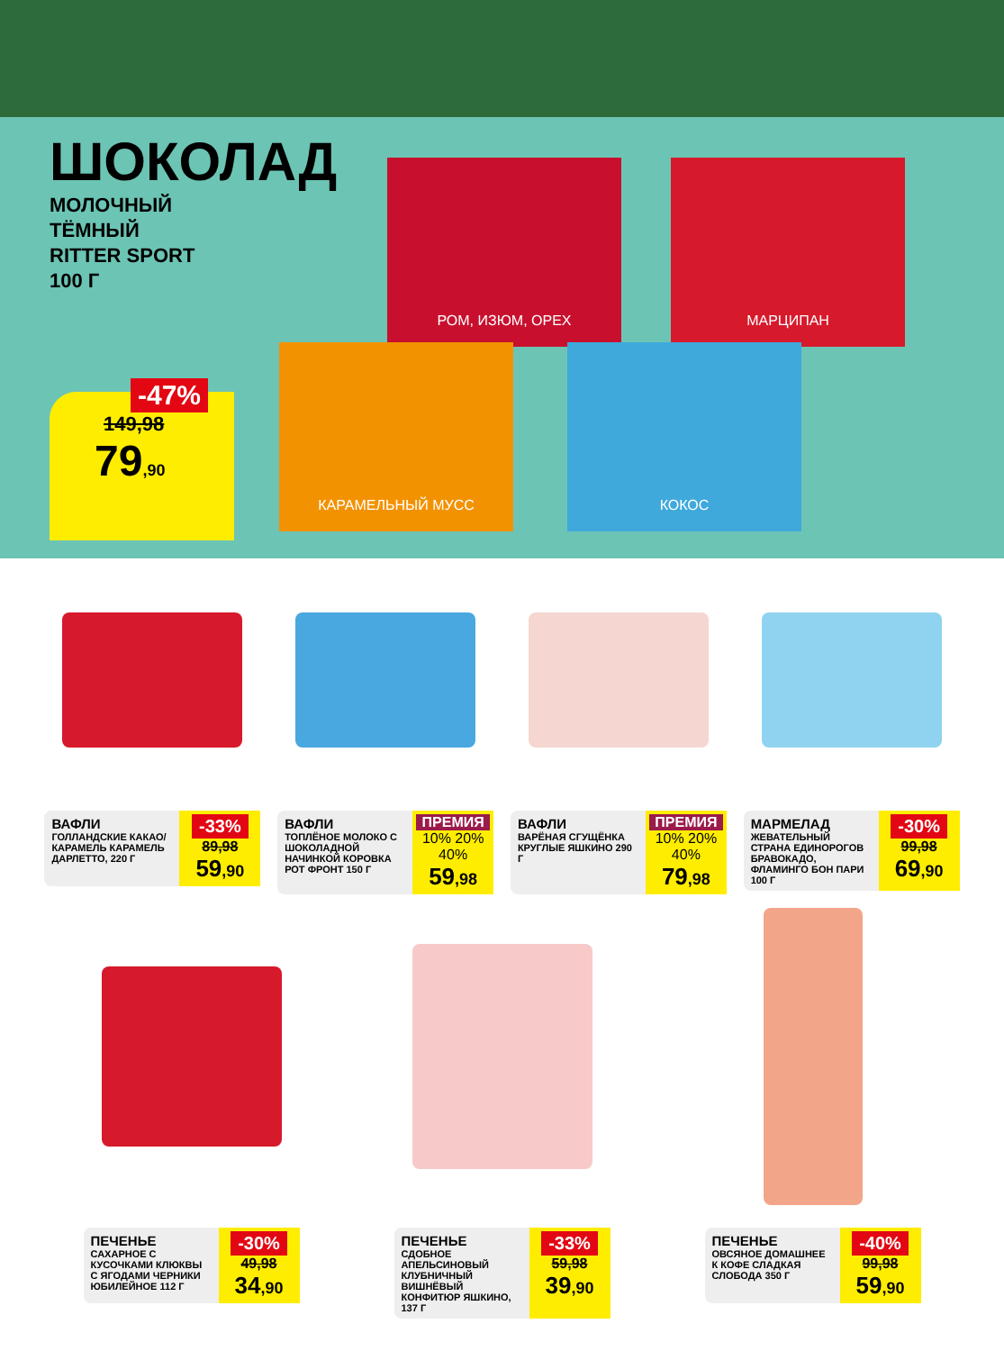ШОКОЛАД
МОЛОЧНЫЙ
ТЁМНЫЙ
RITTER SPORT
100 Г
РОМ, ИЗЮМ, ОРЕХ МАРЦИПАН
КАРАМЕЛЬНЫЙ МУСС КОКОС
-47%
149,98
79,90
ВАФЛИ
ГОЛЛАНДСКИЕ КАКАО/КАРАМЕЛЬ КАРАМЕЛЬ ДАРЛЕТТО, 220 Г
-33%
89,98
59,90
ВАФЛИ
ТОПЛЁНОЕ МОЛОКО С ШОКОЛАДНОЙ НАЧИНКОЙ КОРОВКА РОТ ФРОНТ 150 Г
ПРЕМИЯ
10% 20% 40%
59,98
ВАФЛИ
ВАРЁНАЯ СГУЩЁНКА КРУГЛЫЕ ЯШКИНО 290 Г
ПРЕМИЯ
10% 20% 40%
79,98
МАРМЕЛАД
ЖЕВАТЕЛЬНЫЙ СТРАНА ЕДИНОРОГОВ БРАВОКАДО, ФЛАМИНГО БОН ПАРИ 100 Г
-30%
99,98
69,90
ПЕЧЕНЬЕ
САХАРНОЕ С КУСОЧКАМИ КЛЮКВЫ С ЯГОДАМИ ЧЕРНИКИ ЮБИЛЕЙНОЕ 112 Г
-30%
49,98
34,90
ПЕЧЕНЬЕ
СДОБНОЕ АПЕЛЬСИНОВЫЙ КЛУБНИЧНЫЙ ВИШНЁВЫЙ КОНФИТЮР ЯШКИНО, 137 Г
-33%
59,98
39,90
ПЕЧЕНЬЕ
ОВСЯНОЕ ДОМАШНЕЕ К КОФЕ СЛАДКАЯ СЛОБОДА 350 Г
-40%
99,98
59,90